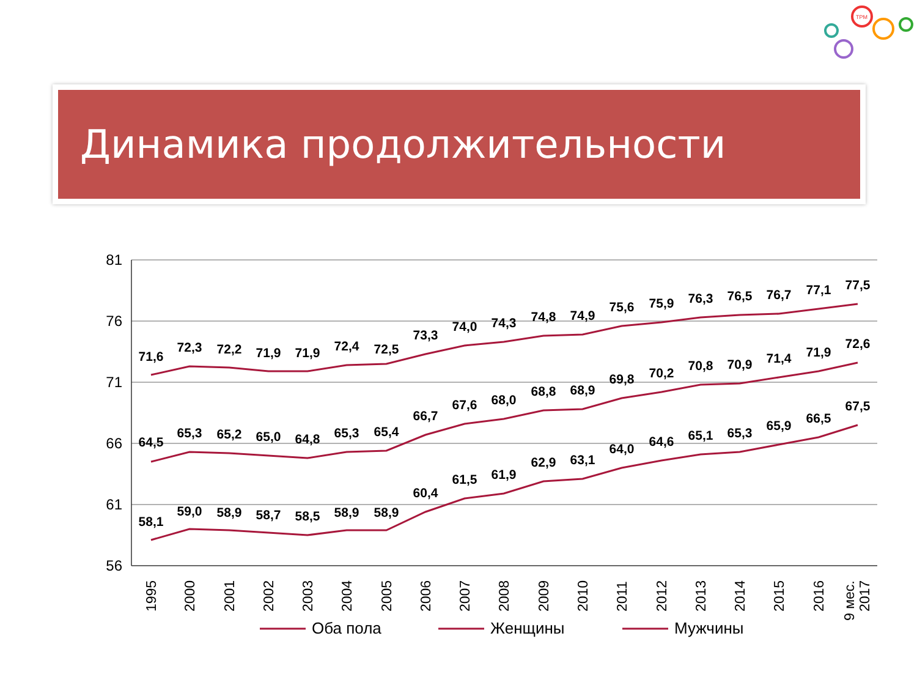TPM
Динамика продолжительности жизни
81
76
71
66
61
56
71,6
72,3
72,2
71,9
71,9
72,4
72,5
73,3
74,0
74,3
74,8
74,9
75,6
75,9
76,3
76,5
76,7
77,1
77,5
64,5
65,3
65,2
65,0
64,8
65,3
65,4
66,7
67,6
68,0
68,8
68,9
69,8
70,2
70,8
70,9
71,4
71,9
72,6
58,1
59,0
58,9
58,7
58,5
58,9
58,9
60,4
61,5
61,9
62,9
63,1
64,0
64,6
65,1
65,3
65,9
66,5
67,5
1995
2000
2001
2002
2003
2004
2005
2006
2007
2008
2009
2010
2011
2012
2013
2014
2015
2016
9 мес.
2017
Оба пола
Женщины
Мужчины